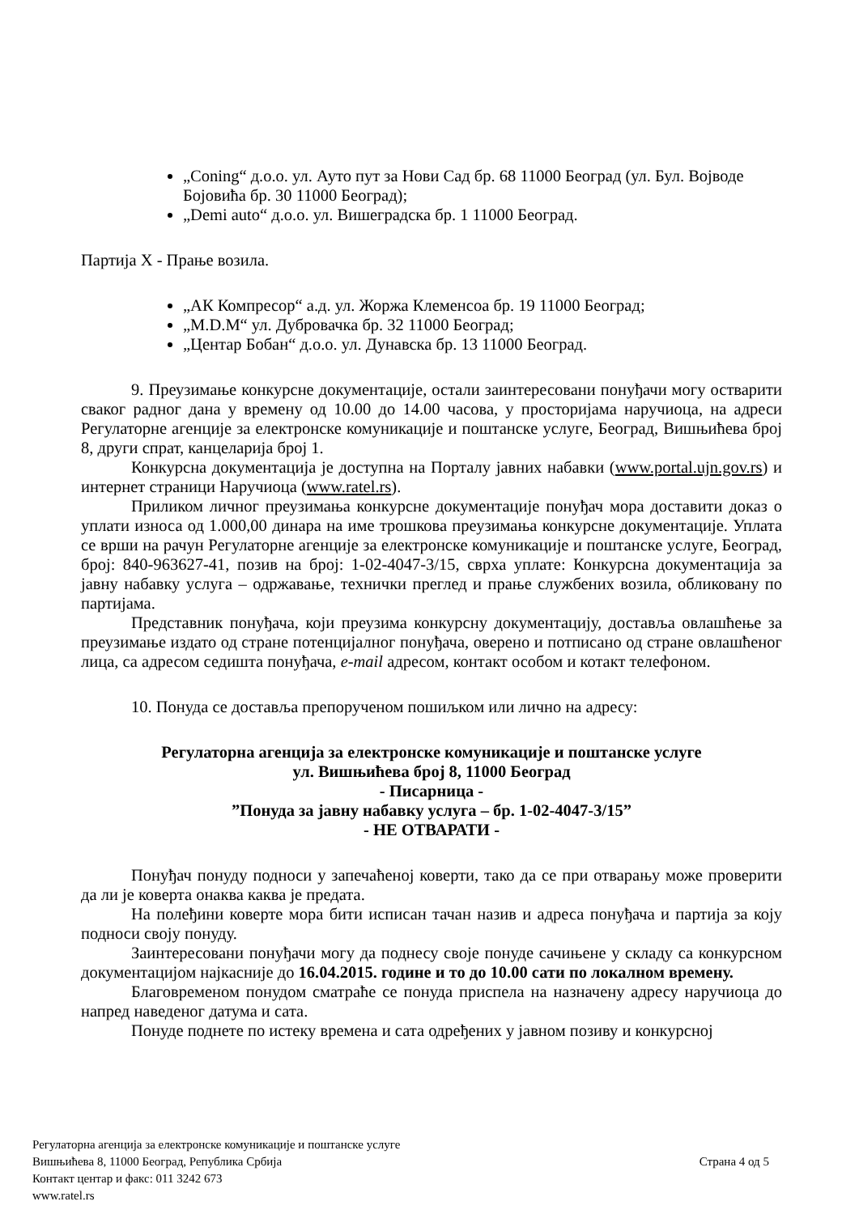„Coning“ д.о.о. ул. Ауто пут за Нови Сад бр. 68 11000 Београд (ул. Бул. Војводе Бојовића бр. 30 11000 Београд);
„Demi auto“ д.о.о. ул. Вишеградска бр. 1 11000 Београд.
Партија X - Прање возила.
„АК Компресор“ а.д. ул. Жоржа Клеменсоа бр. 19 11000 Београд;
„M.D.M“ ул. Дубровачка бр. 32 11000 Београд;
„Центар Бобан“ д.о.о. ул. Дунавска бр. 13 11000 Београд.
9. Преузимање конкурсне документације, остали заинтересовани понуђачи могу остварити сваког радног дана у времену од 10.00 до 14.00 часова, у просторијама наручиоца, на адреси Регулаторне агенције за електронске комуникације и поштанске услуге, Београд, Вишњићева број 8, други спрат, канцеларија број 1.
Конкурсна документација је доступна на Порталу јавних набавки (www.portal.ujn.gov.rs) и интернет страници Наручиоца (www.ratel.rs).
Приликом личног преузимања конкурсне документације понуђач мора доставити доказ о уплати износа од 1.000,00 динара на име трошкова преузимања конкурсне документације. Уплата се врши на рачун Регулаторне агенције за електронске комуникације и поштанске услуге, Београд, број: 840-963627-41, позив на број: 1-02-4047-3/15, сврха уплате: Конкурсна документација за јавну набавку услуга – одржавање, технички преглед и прање службених возила, обликовану по партијама.
Представник понуђача, који преузима конкурсну документацију, доставља овлашћење за преузимање издато од стране потенцијалног понуђача, оверено и потписано од стране овлашћеног лица, са адресом седишта понуђача, e-mail адресом, контакт особом и котакт телефоном.
10. Понуда се доставља препорученом пошиљком или лично на адресу:
Регулаторна агенција за електронске комуникације и поштанске услуге
ул. Вишњићева број 8, 11000 Београд
- Писарница -
”Понуда за јавну набавку услуга – бр. 1-02-4047-3/15”
- НЕ ОТВАРАТИ -
Понуђач понуду подноси у запечаћеној коверти, тако да се при отварању може проверити да ли је коверта онаква каква је предата.
На полеђини коверте мора бити исписан тачан назив и адреса понуђача и партија за коју подноси своју понуду.
Заинтересовани понуђачи могу да поднесу своје понуде сачињене у складу са конкурсном документацијом најкасније до 16.04.2015. године и то до 10.00 сати по локалном времену.
Благовременом понудом сматраће се понуда приспела на назначену адресу наручиоца до напред наведеног датума и сата.
Понуде поднете по истеку времена и сата одређених у јавном позиву и конкурсној
Регулаторна агенција за електронске комуникације и поштанске услуге
Вишњићева 8, 11000 Београд, Република Србија
Контакт центар и факс: 011 3242 673
www.ratel.rs
Страна 4 од 5